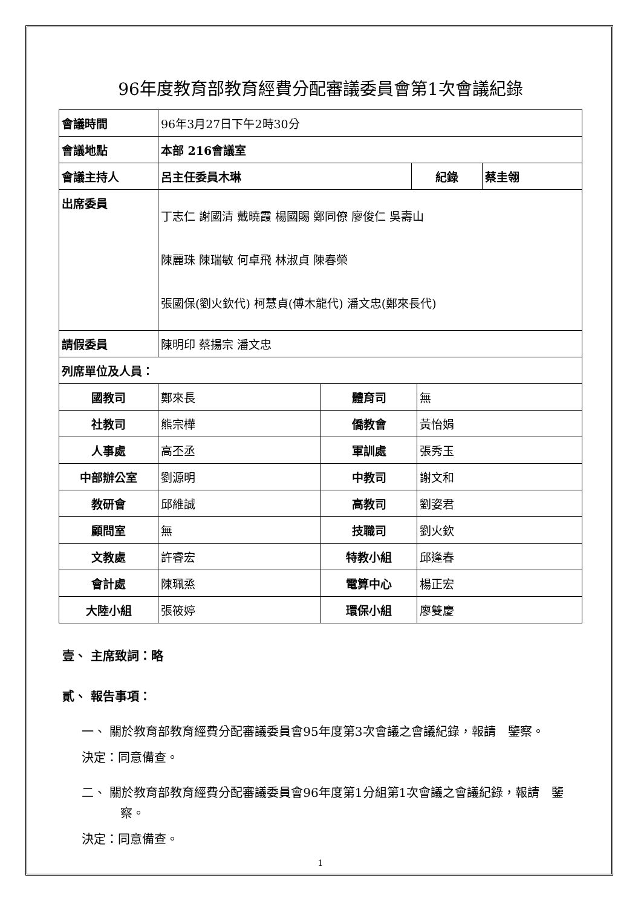96年度教育部教育經費分配審議委員會第1次會議紀錄
| 會議時間 | 96年3月27日下午2時30分 | | |
| 會議地點 | 本部 216會議室 | | |
| 會議主持人 | 呂主任委員木琳 | 紀錄 | 蔡圭翎 |
| 出席委員 | 丁志仁 謝國清 戴曉霞 楊國賜 鄭同僚 廖俊仁 吳壽山 陳麗珠 陳瑞敏 何卓飛 林淑貞 陳春榮 張國保(劉火欽代) 柯慧貞(傅木龍代) 潘文忠(鄭來長代) | | |
| 請假委員 | 陳明印 蔡揚宗 潘文忠 | | |
| 列席單位及人員： | | | |
| 國教司 | 鄭來長 | 體育司 | 無 |
| 社教司 | 熊宗樺 | 僑教會 | 黃怡娟 |
| 人事處 | 高丕丞 | 軍訓處 | 張秀玉 |
| 中部辦公室 | 劉源明 | 中教司 | 謝文和 |
| 教研會 | 邱維誠 | 高教司 | 劉姿君 |
| 顧問室 | 無 | 技職司 | 劉火欽 |
| 文教處 | 許睿宏 | 特教小組 | 邱逢春 |
| 會計處 | 陳珮烝 | 電算中心 | 楊正宏 |
| 大陸小組 | 張筱婷 | 環保小組 | 廖雙慶 |
壹、 主席致詞：略
貳、 報告事項：
一、 關於教育部教育經費分配審議委員會95年度第3次會議之會議紀錄，報請　鑒察。
決定：同意備查。
二、 關於教育部教育經費分配審議委員會96年度第1分組第1次會議之會議紀錄，報請　鑒察。
決定：同意備查。
1